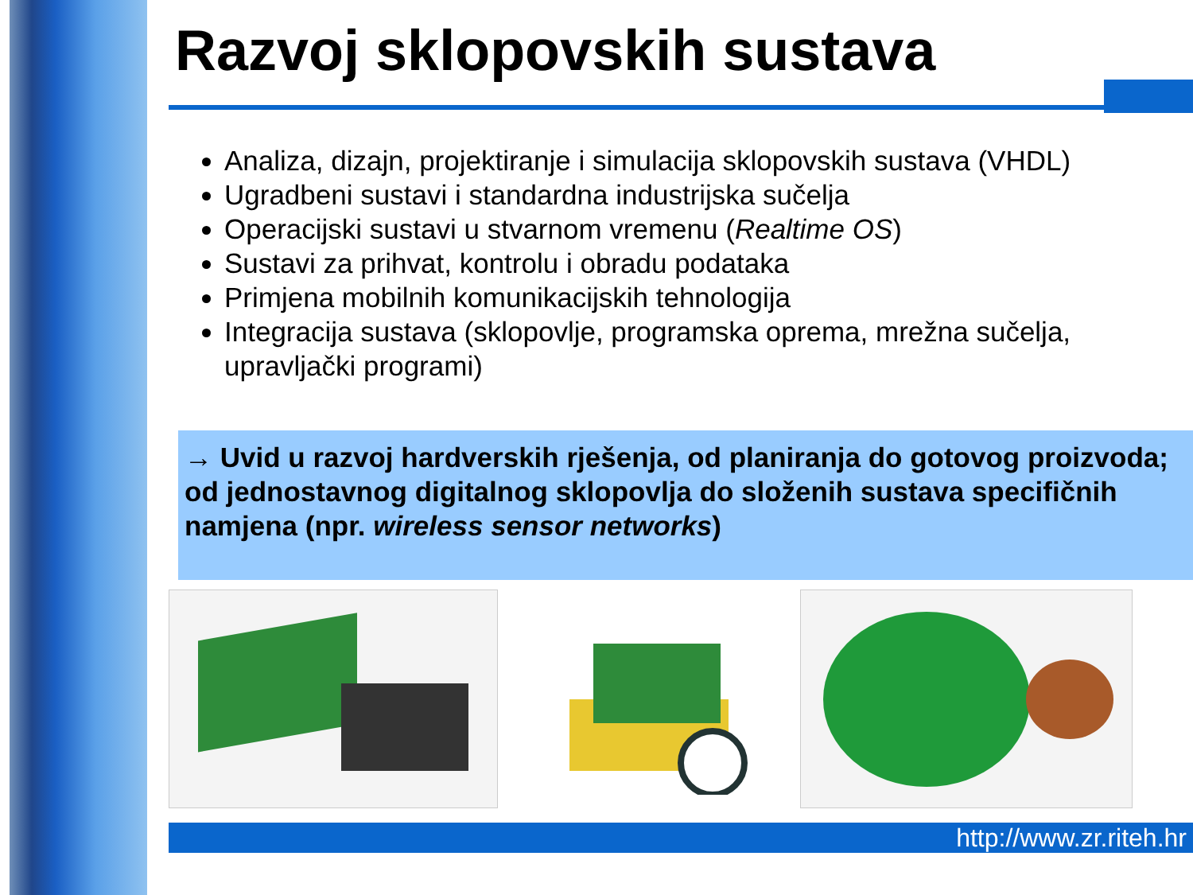Razvoj sklopovskih sustava
Analiza, dizajn, projektiranje i simulacija sklopovskih sustava (VHDL)
Ugradbeni sustavi i standardna industrijska sučelja
Operacijski sustavi u stvarnom vremenu (Realtime OS)
Sustavi za prihvat, kontrolu i obradu podataka
Primjena mobilnih komunikacijskih tehnologija
Integracija sustava (sklopovlje, programska oprema, mrežna sučelja, upravljački programi)
→ Uvid u razvoj hardverskih rješenja, od planiranja do gotovog proizvoda; od jednostavnog digitalnog sklopovlja do složenih sustava specifičnih namjena (npr. wireless sensor networks)
http://www.zr.riteh.hr